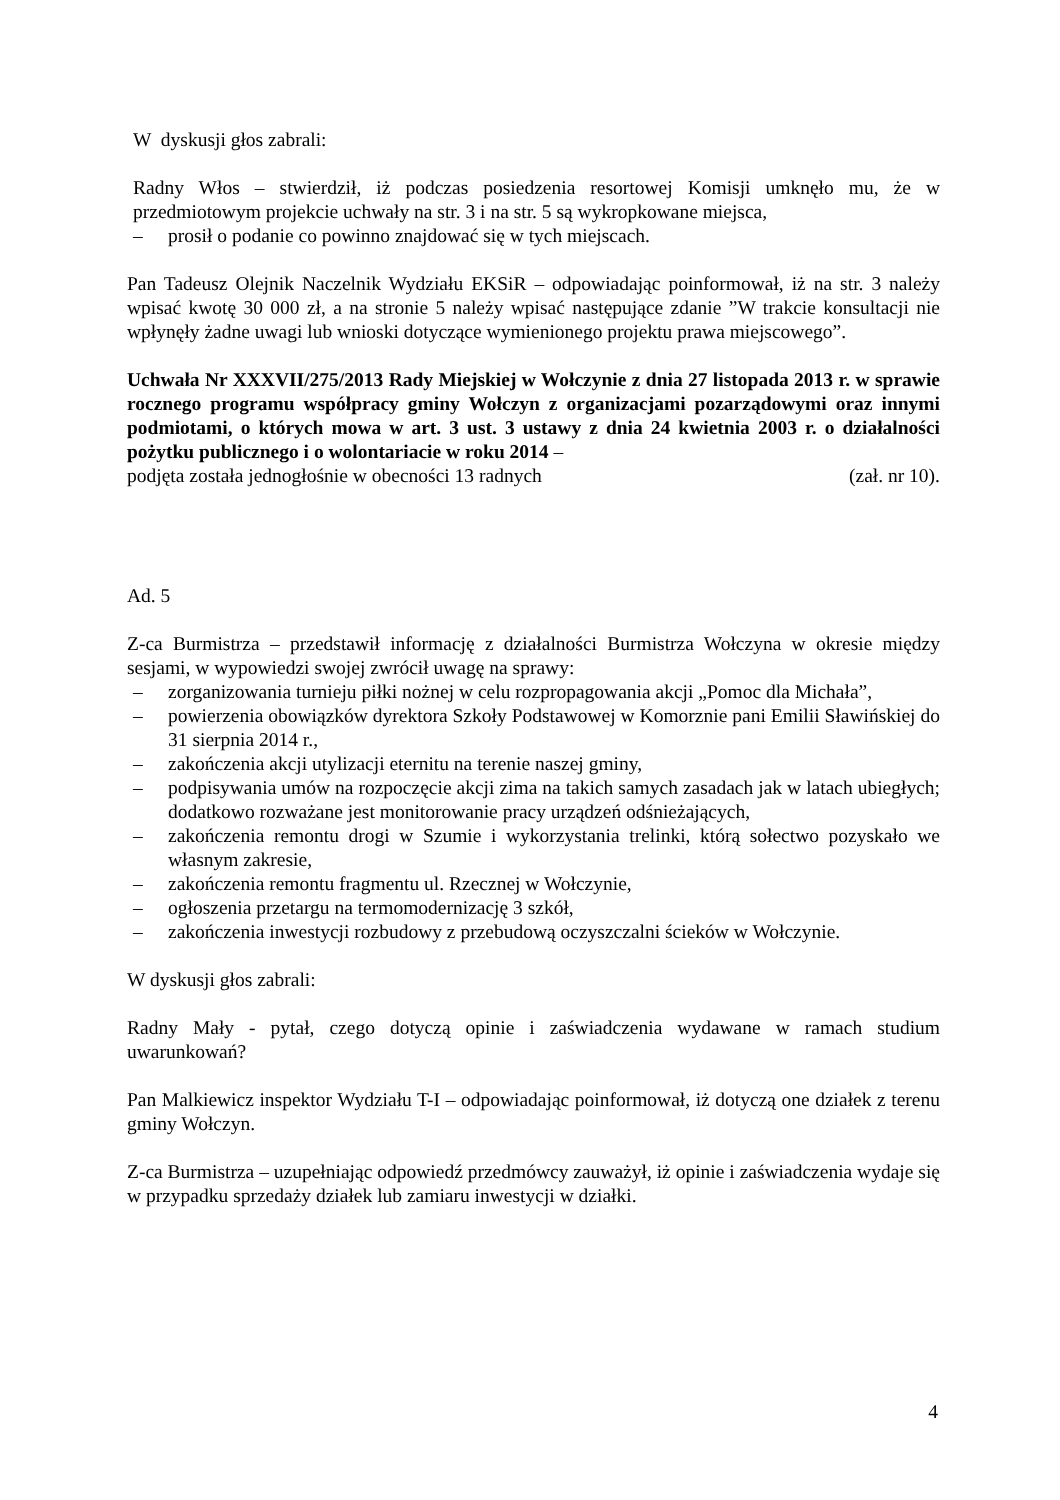W dyskusji głos zabrali:
Radny Włos – stwierdził, iż podczas posiedzenia resortowej Komisji umknęło mu, że w przedmiotowym projekcie uchwały na str. 3 i na str. 5 są wykropkowane miejsca,
– prosił o podanie co powinno znajdować się w tych miejscach.
Pan Tadeusz Olejnik Naczelnik Wydziału EKSiR – odpowiadając poinformował, iż na str. 3 należy wpisać kwotę 30 000 zł, a na stronie 5 należy wpisać następujące zdanie ”W trakcie konsultacji nie wpłynęły żadne uwagi lub wnioski dotyczące wymienionego projektu prawa miejscowego”.
Uchwała Nr XXXVII/275/2013 Rady Miejskiej w Wołczynie z dnia 27 listopada 2013 r. w sprawie rocznego programu współpracy gminy Wołczyn z organizacjami pozarządowymi oraz innymi podmiotami, o których mowa w art. 3 ust. 3 ustawy z dnia 24 kwietnia 2003 r. o działalności pożytku publicznego i o wolontariacie w roku 2014 –
podjęta została jednogłośnie w obecności 13 radnych (zał. nr 10).
Ad. 5
Z-ca Burmistrza – przedstawił informację z działalności Burmistrza Wołczyna w okresie między sesjami, w wypowiedzi swojej zwrócił uwagę na sprawy:
– zorganizowania turnieju piłki nożnej w celu rozpropagowania akcji „Pomoc dla Michała”,
– powierzenia obowiązków dyrektora Szkoły Podstawowej w Komorznie pani Emilii Sławińskiej do 31 sierpnia 2014 r.,
– zakończenia akcji utylizacji eternitu na terenie naszej gminy,
– podpisywania umów na rozpoczęcie akcji zima na takich samych zasadach jak w latach ubiegłych; dodatkowo rozważane jest monitorowanie pracy urządzeń odśnieżających,
– zakończenia remontu drogi w Szumie i wykorzystania trelinki, którą sołectwo pozyskało we własnym zakresie,
– zakończenia remontu fragmentu ul. Rzecznej w Wołczynie,
– ogłoszenia przetargu na termomodernizację 3 szkół,
– zakończenia inwestycji rozbudowy z przebudową oczyszczalni ścieków w Wołczynie.
W dyskusji głos zabrali:
Radny Mały - pytał, czego dotyczą opinie i zaświadczenia wydawane w ramach studium uwarunkowań?
Pan Malkiewicz inspektor Wydziału T-I – odpowiadając poinformował, iż dotyczą one działek z terenu gminy Wołczyn.
Z-ca Burmistrza – uzupełniając odpowiedź przedmówcy zauważył, iż opinie i zaświadczenia wydaje się w przypadku sprzedaży działek lub zamiaru inwestycji w działki.
4